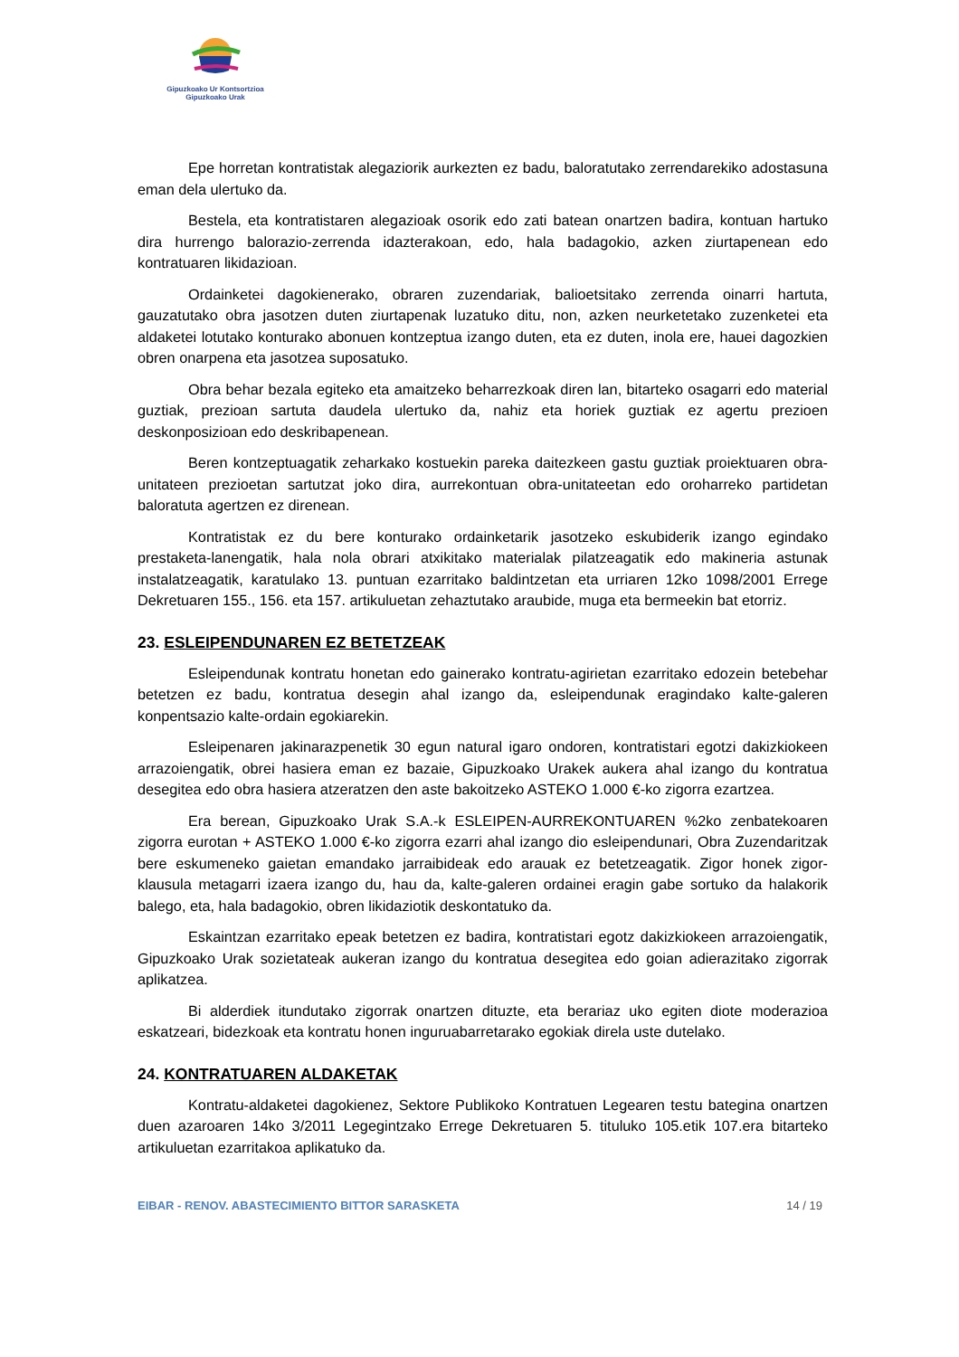Gipuzkoako Ur Kontsortzioa
Gipuzkoako Urak
Epe horretan kontratistak alegaziorik aurkezten ez badu, baloratutako zerrendarekiko adostasuna eman dela ulertuko da.
Bestela, eta kontratistaren alegazioak osorik edo zati batean onartzen badira, kontuan hartuko dira hurrengo balorazio-zerrenda idazterakoan, edo, hala badagokio, azken ziurtapenean edo kontratuaren likidazioan.
Ordainketei dagokienerako, obraren zuzendariak, balioetsitako zerrenda oinarri hartuta, gauzatutako obra jasotzen duten ziurtapenak luzatuko ditu, non, azken neurketetako zuzenketei eta aldaketei lotutako konturako abonuen kontzeptua izango duten, eta ez duten, inola ere, hauei dagozkien obren onarpena eta jasotzea suposatuko.
Obra behar bezala egiteko eta amaitzeko beharrezkoak diren lan, bitarteko osagarri edo material guztiak, prezioan sartuta daudela ulertuko da, nahiz eta horiek guztiak ez agertu prezioen deskonposizioan edo deskribapenean.
Beren kontzeptuagatik zeharkako kostuekin pareka daitezkeen gastu guztiak proiektuaren obra-unitateen prezioetan sartutzat joko dira, aurrekontuan obra-unitateetan edo oroharreko partidetan baloratuta agertzen ez direnean.
Kontratistak ez du bere konturako ordainketarik jasotzeko eskubiderik izango egindako prestaketa-lanengatik, hala nola obrari atxikitako materialak pilatzeagatik edo makineria astunak instalatzeagatik, karatulako 13. puntuan ezarritako baldintzetan eta urriaren 12ko 1098/2001 Errege Dekretuaren 155., 156. eta 157. artikuluetan zehaztutako araubide, muga eta bermeekin bat etorriz.
23. ESLEIPENDUNAREN EZ BETETZEAK
Esleipendunak kontratu honetan edo gainerako kontratu-agirietan ezarritako edozein betebehar betetzen ez badu, kontratua desegin ahal izango da, esleipendunak eragindako kalte-galeren konpentsazio kalte-ordain egokiarekin.
Esleipenaren jakinarazpenetik 30 egun natural igaro ondoren, kontratistari egotzi dakizkiokeen arrazoiengatik, obrei hasiera eman ez bazaie, Gipuzkoako Urakek aukera ahal izango du kontratua desegitea edo obra hasiera atzeratzen den aste bakoitzeko ASTEKO 1.000 €-ko zigorra ezartzea.
Era berean, Gipuzkoako Urak S.A.-k ESLEIPEN-AURREKONTUAREN %2ko zenbatekoaren zigorra eurotan + ASTEKO 1.000 €-ko zigorra ezarri ahal izango dio esleipendunari, Obra Zuzendaritzak bere eskumeneko gaietan emandako jarraibideak edo arauak ez betetzeagatik. Zigor honek zigor-klausula metagarri izaera izango du, hau da, kalte-galeren ordainei eragin gabe sortuko da halakorik balego, eta, hala badagokio, obren likidaziotik deskontatuko da.
Eskaintzan ezarritako epeak betetzen ez badira, kontratistari egotz dakizkiokeen arrazoiengatik, Gipuzkoako Urak sozietateak aukeran izango du kontratua desegitea edo goian adierazitako zigorrak aplikatzea.
Bi alderdiek itundutako zigorrak onartzen dituzte, eta berariaz uko egiten diote moderazioa eskatzeari, bidezkoak eta kontratu honen inguruabarretarako egokiak direla uste dutelako.
24. KONTRATUAREN ALDAKETAK
Kontratu-aldaketei dagokienez, Sektore Publikoko Kontratuen Legearen testu bategina onartzen duen azaroaren 14ko 3/2011 Legegintzako Errege Dekretuaren 5. tituluko 105.etik 107.era bitarteko artikuluetan ezarritakoa aplikatuko da.
EIBAR - RENOV. ABASTECIMIENTO BITTOR SARASKETA 14 / 19